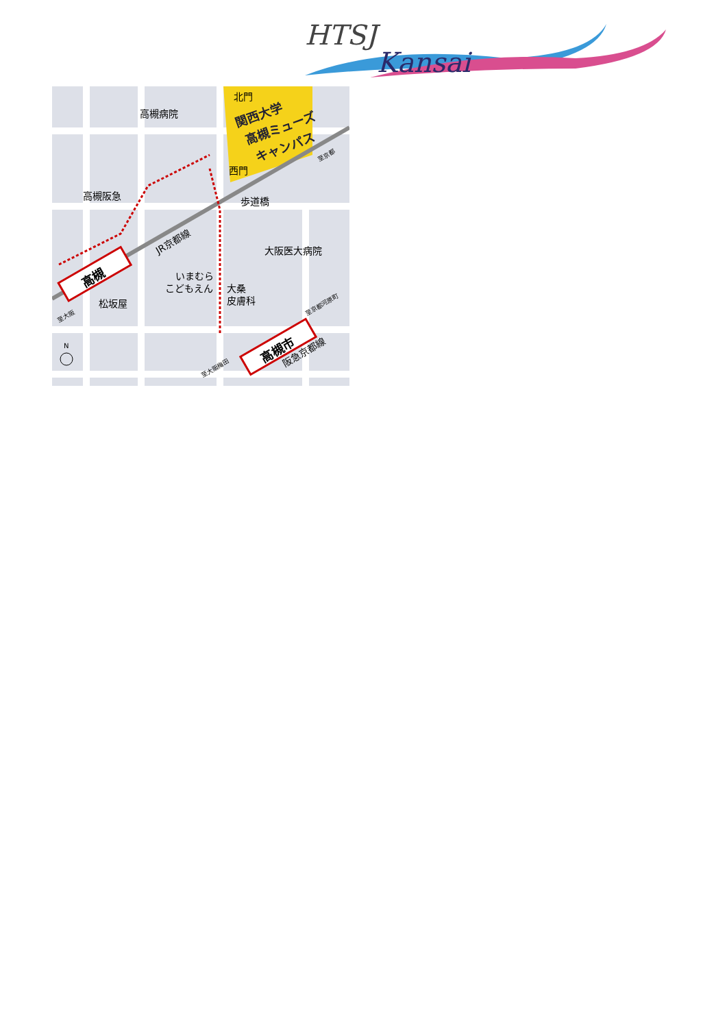HTSJ
Kansai
関西大学
高槻ミューズ
キャンパス
北門
西門
高槻病院
高槻阪急
歩道橋
JR京都線
大阪医大病院
いまむら
こどもえん
大桑
皮膚科
松坂屋
至京都
至大阪
至大阪梅田
至京都河原町
阪急京都線
高槻
高槻市
N